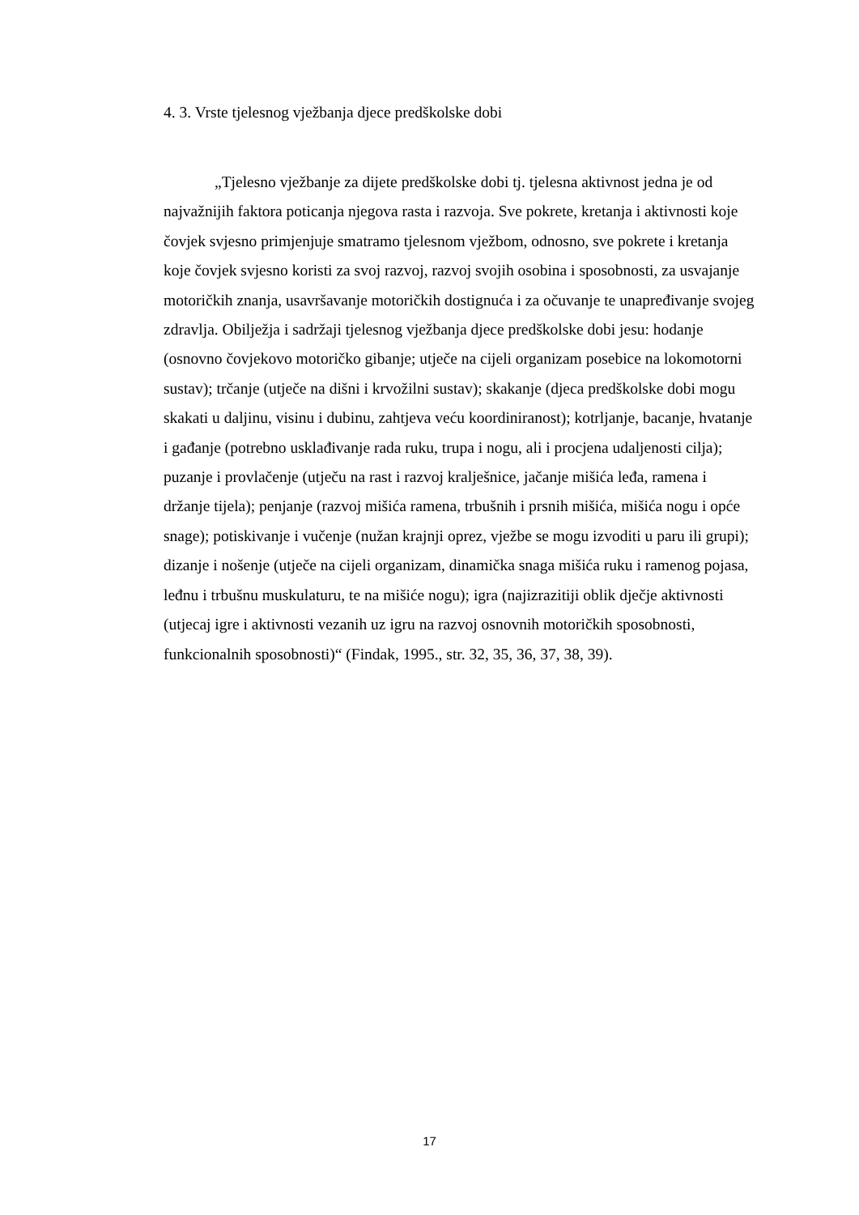4. 3. Vrste tjelesnog vježbanja djece predškolske dobi
„Tjelesno vježbanje za dijete predškolske dobi tj. tjelesna aktivnost jedna je od najvažnijih faktora poticanja njegova rasta i razvoja. Sve pokrete, kretanja i aktivnosti koje čovjek svjesno primjenjuje smatramo tjelesnom vježbom, odnosno, sve pokrete i kretanja koje čovjek svjesno koristi za svoj razvoj, razvoj svojih osobina i sposobnosti, za usvajanje motoričkih znanja, usavršavanje motoričkih dostignuća i za očuvanje te unapređivanje svojeg zdravlja. Obilježja i sadržaji tjelesnog vježbanja djece predškolske dobi jesu: hodanje (osnovno čovjekovo motoričko gibanje; utječe na cijeli organizam posebice na lokomotorni sustav); trčanje (utječe na dišni i krvožilni sustav); skakanje (djeca predškolske dobi mogu skakati u daljinu, visinu i dubinu, zahtjeva veću koordiniranost); kotrljanje, bacanje, hvatanje i gađanje (potrebno usklađivanje rada ruku, trupa i nogu, ali i procjena udaljenosti cilja); puzanje i provlačenje (utječu na rast i razvoj kralješnice, jačanje mišića leđa, ramena i držanje tijela); penjanje (razvoj mišića ramena, trbušnih i prsnih mišića, mišića nogu i opće snage); potiskivanje i vučenje (nužan krajnji oprez, vježbe se mogu izvoditi u paru ili grupi); dizanje i nošenje (utječe na cijeli organizam, dinamička snaga mišića ruku i ramenog pojasa, leđnu i trbušnu muskulaturu, te na mišiće nogu); igra (najizrazitiji oblik dječje aktivnosti (utjecaj igre i aktivnosti vezanih uz igru na razvoj osnovnih motoričkih sposobnosti, funkcionalnih sposobnosti)“ (Findak, 1995., str. 32, 35, 36, 37, 38, 39).
17